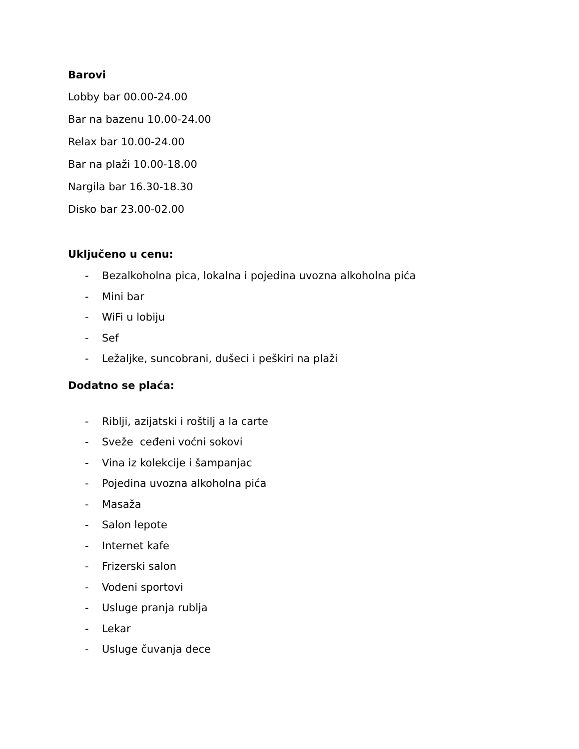Barovi
Lobby bar 00.00-24.00
Bar na bazenu 10.00-24.00
Relax bar 10.00-24.00
Bar na plaži 10.00-18.00
Nargila bar 16.30-18.30
Disko bar 23.00-02.00
Uključeno u cenu:
- Bezalkoholna pica, lokalna i pojedina uvozna alkoholna pića
- Mini bar
- WiFi u lobiju
- Sef
- Ležaljke, suncobrani, dušeci i peškiri na plaži
Dodatno se plaća:
- Riblji, azijatski i roštilj a la carte
- Sveže ceđeni voćni sokovi
- Vina iz kolekcije i šampanjac
- Pojedina uvozna alkoholna pića
- Masaža
- Salon lepote
- Internet kafe
- Frizerski salon
- Vodeni sportovi
- Usluge pranja rublja
- Lekar
- Usluge čuvanja dece